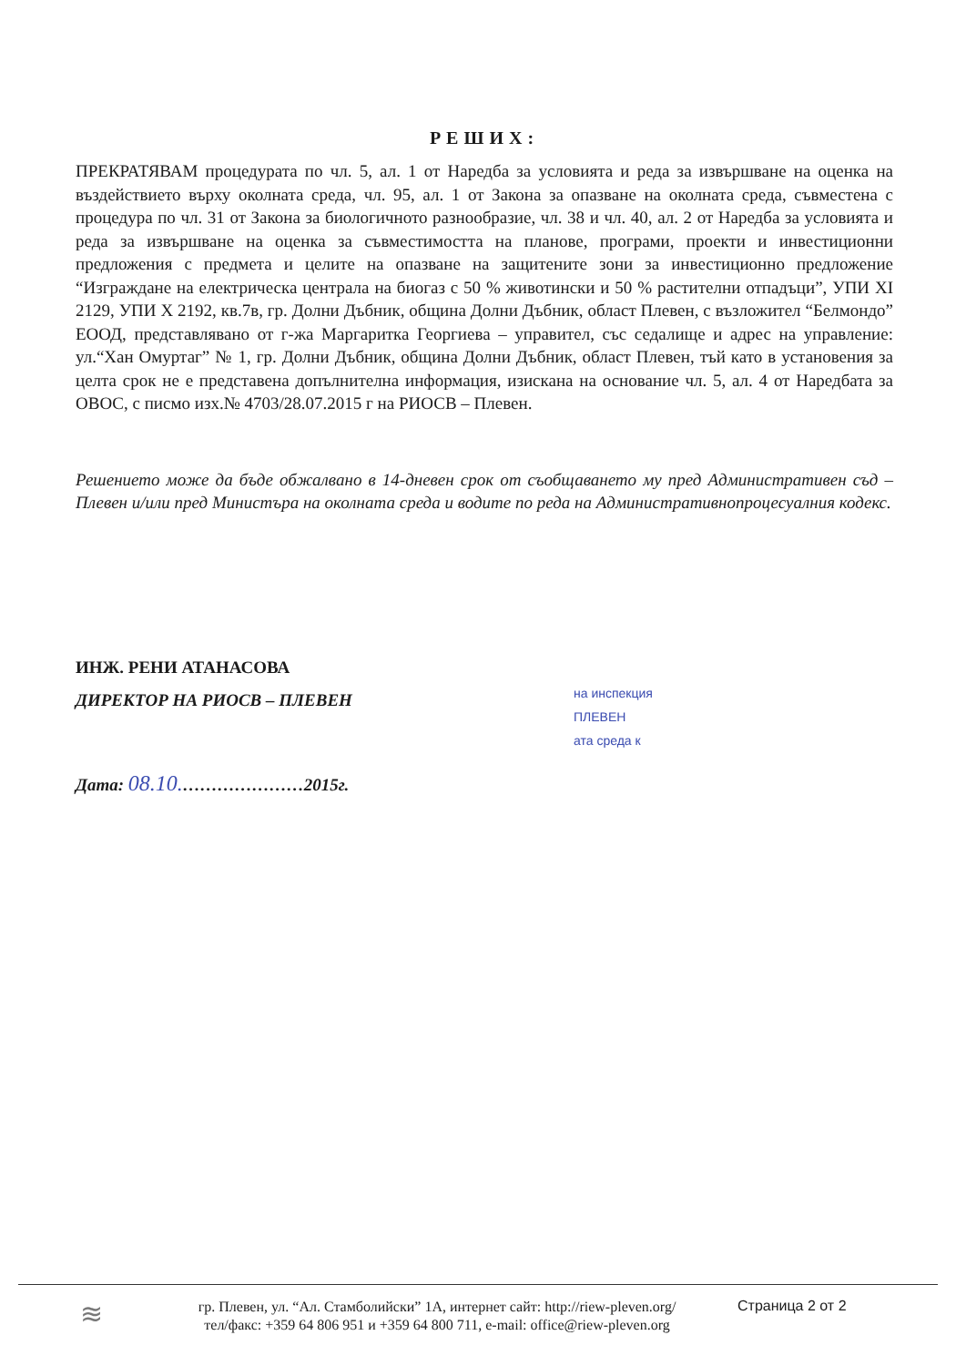РЕШИХ:
ПРЕКРАТЯВАМ процедурата по чл. 5, ал. 1 от Наредба за условията и реда за извършване на оценка на въздействието върху околната среда, чл. 95, ал. 1 от Закона за опазване на околната среда, съвместена с процедура по чл. 31 от Закона за биологичното разнообразие, чл. 38 и чл. 40, ал. 2 от Наредба за условията и реда за извършване на оценка за съвместимостта на планове, програми, проекти и инвестиционни предложения с предмета и целите на опазване на защитените зони за инвестиционно предложение “Изграждане на електрическа централа на биогаз с 50 % животински и 50 % растителни отпадъци”, УПИ XI 2129, УПИ X 2192, кв.7в, гр. Долни Дъбник, община Долни Дъбник, област Плевен, с възложител “Белмондо” ЕООД, представлявано от г-жа Маргаритка Георгиева – управител, със седалище и адрес на управление: ул.“Хан Омуртаг” № 1, гр. Долни Дъбник, община Долни Дъбник, област Плевен, тъй като в установения за целта срок не е представена допълнителна информация, изискана на основание чл. 5, ал. 4 от Наредбата за ОВОС, с писмо изх.№ 4703/28.07.2015 г на РИОСВ – Плевен.
Решението може да бъде обжалвано в 14-дневен срок от съобщаването му пред Административен съд – Плевен и/или пред Министъра на околната среда и водите по реда на Административнопроцесуалния кодекс.
ИНЖ. РЕНИ АТАНАСОВА
ДИРЕКТОР НА РИОСВ – ПЛЕВЕН
Дата: 08.10.…………………2015г.
на инспекция
ПЛЕВЕН
ата среда к
≋
гр. Плевен, ул. “Ал. Стамболийски” 1А, интернет сайт: http://riew-pleven.org/
тел/факс: +359 64 806 951 и +359 64 800 711, e-mail: office@riew-pleven.org
Страница 2 от 2